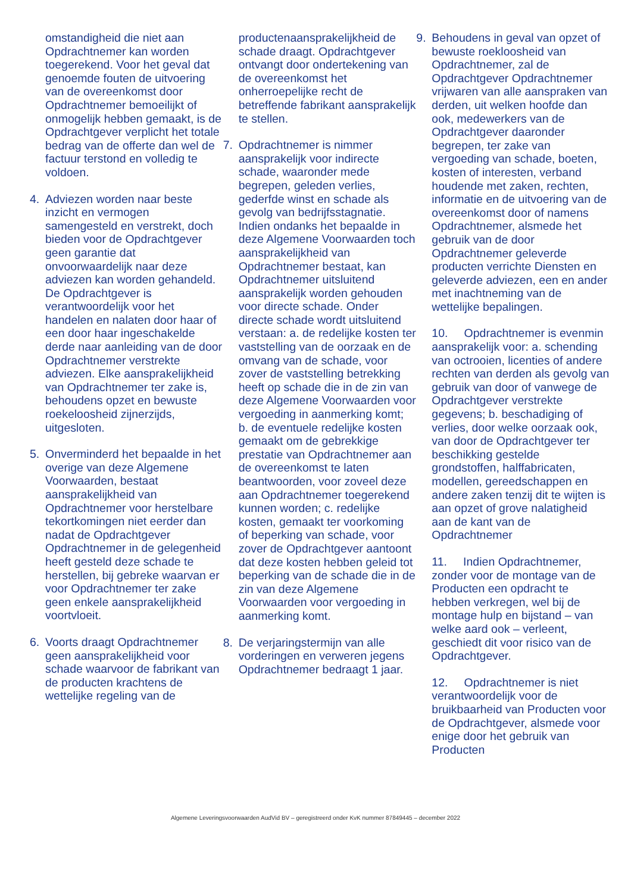omstandigheid die niet aan Opdrachtnemer kan worden toegerekend. Voor het geval dat genoemde fouten de uitvoering van de overeenkomst door Opdrachtnemer bemoeilijkt of onmogelijk hebben gemaakt, is de Opdrachtgever verplicht het totale bedrag van de offerte dan wel de factuur terstond en volledig te voldoen.
4. Adviezen worden naar beste inzicht en vermogen samengesteld en verstrekt, doch bieden voor de Opdrachtgever geen garantie dat onvoorwaardelijk naar deze adviezen kan worden gehandeld. De Opdrachtgever is verantwoordelijk voor het handelen en nalaten door haar of een door haar ingeschakelde derde naar aanleiding van de door Opdrachtnemer verstrekte adviezen. Elke aansprakelijkheid van Opdrachtnemer ter zake is, behoudens opzet en bewuste roekeloosheid zijnerzijds, uitgesloten.
5. Onverminderd het bepaalde in het overige van deze Algemene Voorwaarden, bestaat aansprakelijkheid van Opdrachtnemer voor herstelbare tekortkomingen niet eerder dan nadat de Opdrachtgever Opdrachtnemer in de gelegenheid heeft gesteld deze schade te herstellen, bij gebreke waarvan er voor Opdrachtnemer ter zake geen enkele aansprakelijkheid voortvloeit.
6. Voorts draagt Opdrachtnemer geen aansprakelijkheid voor schade waarvoor de fabrikant van de producten krachtens de wettelijke regeling van de
productenaansprakelijkheid de schade draagt. Opdrachtgever ontvangt door ondertekening van de overeenkomst het onherroepelijke recht de betreffende fabrikant aansprakelijk te stellen.
7. Opdrachtnemer is nimmer aansprakelijk voor indirecte schade, waaronder mede begrepen, geleden verlies, gederfde winst en schade als gevolg van bedrijfsstagnatie. Indien ondanks het bepaalde in deze Algemene Voorwaarden toch aansprakelijkheid van Opdrachtnemer bestaat, kan Opdrachtnemer uitsluitend aansprakelijk worden gehouden voor directe schade. Onder directe schade wordt uitsluitend verstaan: a. de redelijke kosten ter vaststelling van de oorzaak en de omvang van de schade, voor zover de vaststelling betrekking heeft op schade die in de zin van deze Algemene Voorwaarden voor vergoeding in aanmerking komt; b. de eventuele redelijke kosten gemaakt om de gebrekkige prestatie van Opdrachtnemer aan de overeenkomst te laten beantwoorden, voor zoveel deze aan Opdrachtnemer toegerekend kunnen worden; c. redelijke kosten, gemaakt ter voorkoming of beperking van schade, voor zover de Opdrachtgever aantoont dat deze kosten hebben geleid tot beperking van de schade die in de zin van deze Algemene Voorwaarden voor vergoeding in aanmerking komt.
8. De verjaringstermijn van alle vorderingen en verweren jegens Opdrachtnemer bedraagt 1 jaar.
9. Behoudens in geval van opzet of bewuste roekloosheid van Opdrachtnemer, zal de Opdrachtgever Opdrachtnemer vrijwaren van alle aanspraken van derden, uit welken hoofde dan ook, medewerkers van de Opdrachtgever daaronder begrepen, ter zake van vergoeding van schade, boeten, kosten of interesten, verband houdende met zaken, rechten, informatie en de uitvoering van de overeenkomst door of namens Opdrachtnemer, alsmede het gebruik van de door Opdrachtnemer geleverde producten verrichte Diensten en geleverde adviezen, een en ander met inachtneming van de wettelijke bepalingen.
10. Opdrachtnemer is evenmin aansprakelijk voor: a. schending van octrooien, licenties of andere rechten van derden als gevolg van gebruik van door of vanwege de Opdrachtgever verstrekte gegevens; b. beschadiging of verlies, door welke oorzaak ook, van door de Opdrachtgever ter beschikking gestelde grondstoffen, halffabricaten, modellen, gereedschappen en andere zaken tenzij dit te wijten is aan opzet of grove nalatigheid aan de kant van de Opdrachtnemer
11. Indien Opdrachtnemer, zonder voor de montage van de Producten een opdracht te hebben verkregen, wel bij de montage hulp en bijstand – van welke aard ook – verleent, geschiedt dit voor risico van de Opdrachtgever.
12. Opdrachtnemer is niet verantwoordelijk voor de bruikbaarheid van Producten voor de Opdrachtgever, alsmede voor enige door het gebruik van Producten
Algemene Leveringsvoorwaarden AudVid BV – geregistreerd onder KvK nummer 87849445 – december 2022